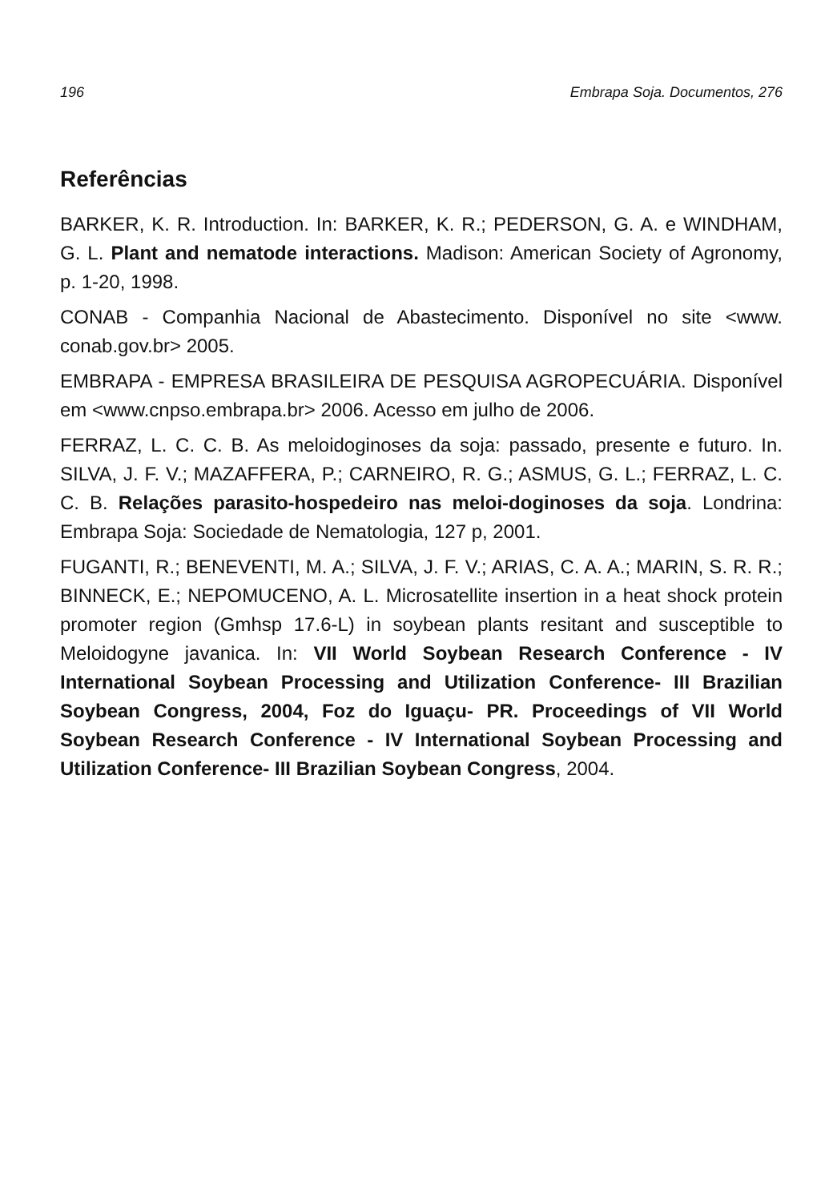196 Embrapa Soja. Documentos, 276
Referências
BARKER, K. R. Introduction. In: BARKER, K. R.; PEDERSON, G. A. e WINDHAM, G. L. Plant and nematode interactions. Madison: American Society of Agronomy, p. 1-20, 1998.
CONAB - Companhia Nacional de Abastecimento. Disponível no site <www. conab.gov.br> 2005.
EMBRAPA - EMPRESA BRASILEIRA DE PESQUISA AGROPECUÁRIA. Disponível em <www.cnpso.embrapa.br> 2006. Acesso em julho de 2006.
FERRAZ, L. C. C. B. As meloidoginoses da soja: passado, presente e futuro. In. SILVA, J. F. V.; MAZAFFERA, P.; CARNEIRO, R. G.; ASMUS, G. L.; FERRAZ, L. C. C. B. Relações parasito-hospedeiro nas meloi-doginoses da soja. Londrina: Embrapa Soja: Sociedade de Nematologia, 127 p, 2001.
FUGANTI, R.; BENEVENTI, M. A.; SILVA, J. F. V.; ARIAS, C. A. A.; MARIN, S. R. R.; BINNECK, E.; NEPOMUCENO, A. L. Microsatellite insertion in a heat shock protein promoter region (Gmhsp 17.6-L) in soybean plants resitant and susceptible to Meloidogyne javanica. In: VII World Soybean Research Conference - IV International Soybean Processing and Utilization Conference- III Brazilian Soybean Congress, 2004, Foz do Iguaçu- PR. Proceedings of VII World Soybean Research Conference - IV International Soybean Processing and Utilization Conference- III Brazilian Soybean Congress, 2004.